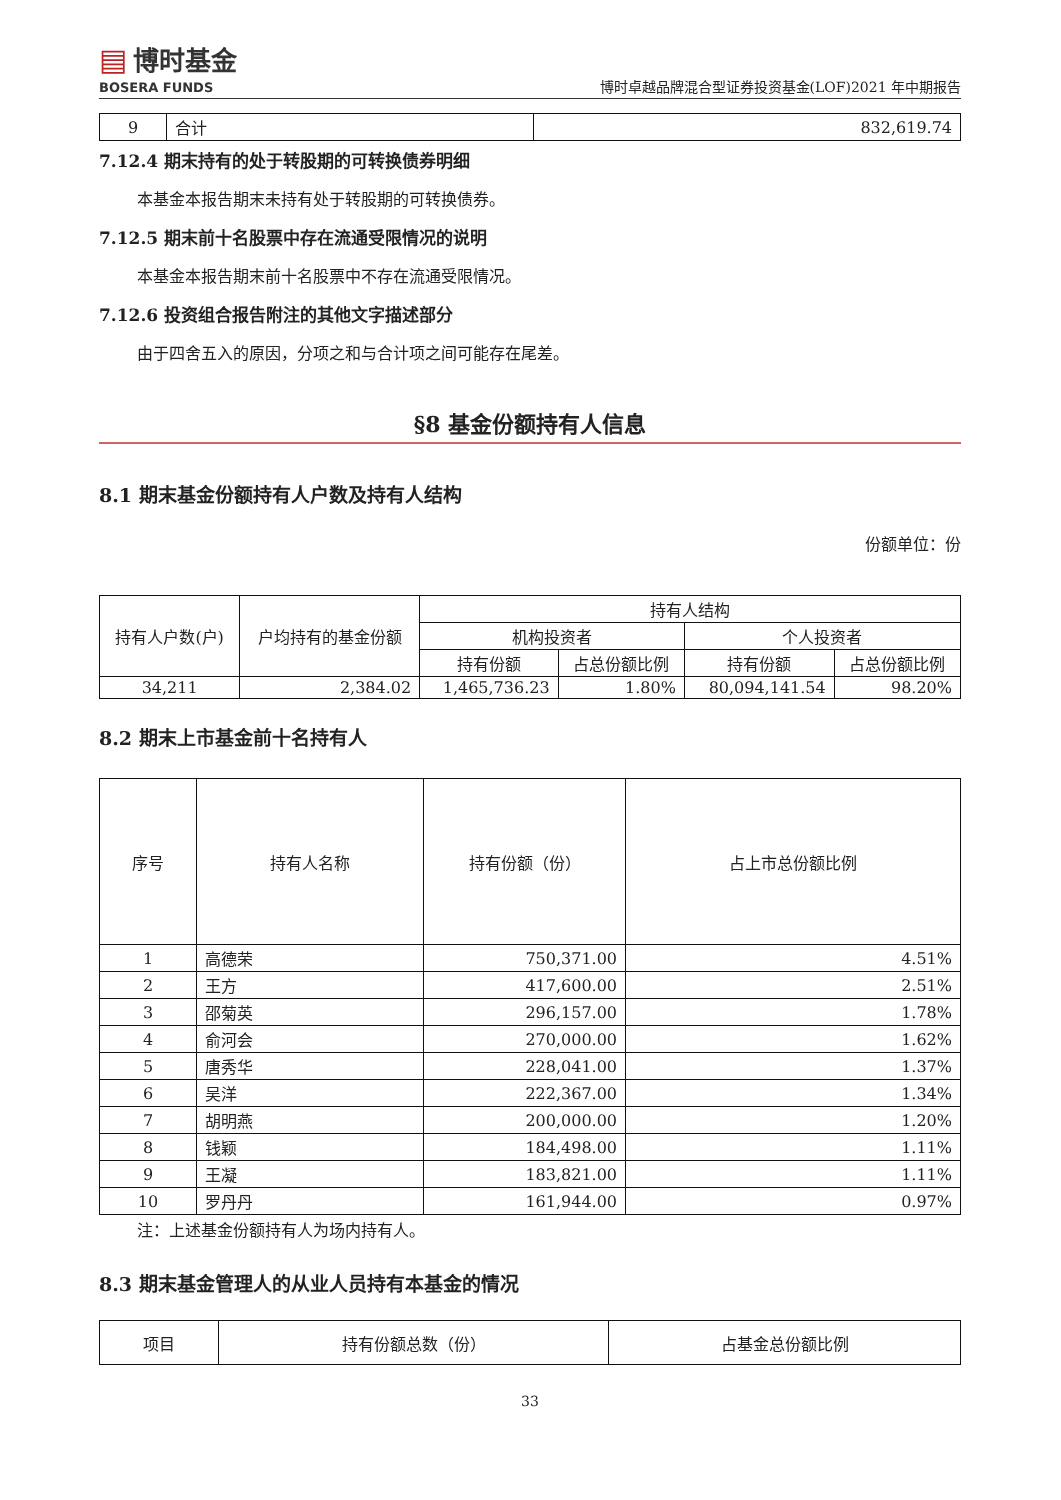▤ 博时基金
BOSERA FUNDS
博时卓越品牌混合型证券投资基金(LOF)2021 年中期报告
| 9 | 合计 | 832,619.74 |
7.12.4 期末持有的处于转股期的可转换债券明细
本基金本报告期末未持有处于转股期的可转换债券。
7.12.5 期末前十名股票中存在流通受限情况的说明
本基金本报告期末前十名股票中不存在流通受限情况。
7.12.6 投资组合报告附注的其他文字描述部分
由于四舍五入的原因，分项之和与合计项之间可能存在尾差。
§8 基金份额持有人信息
8.1 期末基金份额持有人户数及持有人结构
份额单位：份
| 持有人户数(户) | 户均持有的基金份额 | 持有人结构 | | | |
| --- | --- | --- | --- | --- | --- |
| | | 机构投资者 | | 个人投资者 | |
| | | 持有份额 | 占总份额比例 | 持有份额 | 占总份额比例 |
| 34,211 | 2,384.02 | 1,465,736.23 | 1.80% | 80,094,141.54 | 98.20% |
8.2 期末上市基金前十名持有人
| 序号 | 持有人名称 | 持有份额（份） | 占上市总份额比例 |
| --- | --- | --- | --- |
| 1 | 高德荣 | 750,371.00 | 4.51% |
| 2 | 王方 | 417,600.00 | 2.51% |
| 3 | 邵菊英 | 296,157.00 | 1.78% |
| 4 | 俞河会 | 270,000.00 | 1.62% |
| 5 | 唐秀华 | 228,041.00 | 1.37% |
| 6 | 吴洋 | 222,367.00 | 1.34% |
| 7 | 胡明燕 | 200,000.00 | 1.20% |
| 8 | 钱颖 | 184,498.00 | 1.11% |
| 9 | 王凝 | 183,821.00 | 1.11% |
| 10 | 罗丹丹 | 161,944.00 | 0.97% |
注：上述基金份额持有人为场内持有人。
8.3 期末基金管理人的从业人员持有本基金的情况
| 项目 | 持有份额总数（份） | 占基金总份额比例 |
| --- | --- | --- |
33